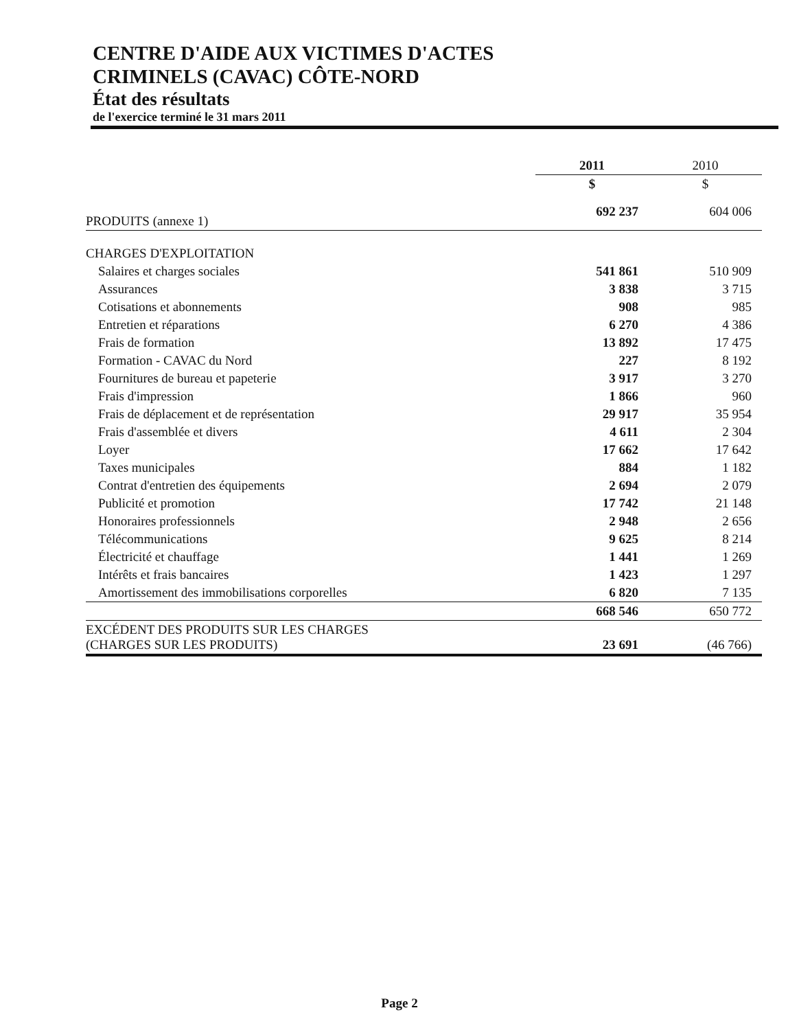CENTRE D'AIDE AUX VICTIMES D'ACTES
CRIMINELS (CAVAC) CÔTE-NORD
État des résultats
de l'exercice terminé le 31 mars 2011
| | 2011 | 2010 |
| | $ | $ |
| PRODUITS (annexe 1) | 692 237 | 604 006 |
| CHARGES D'EXPLOITATION | | |
| Salaires et charges sociales | 541 861 | 510 909 |
| Assurances | 3 838 | 3 715 |
| Cotisations et abonnements | 908 | 985 |
| Entretien et réparations | 6 270 | 4 386 |
| Frais de formation | 13 892 | 17 475 |
| Formation - CAVAC du Nord | 227 | 8 192 |
| Fournitures de bureau et papeterie | 3 917 | 3 270 |
| Frais d'impression | 1 866 | 960 |
| Frais de déplacement et de représentation | 29 917 | 35 954 |
| Frais d'assemblée et divers | 4 611 | 2 304 |
| Loyer | 17 662 | 17 642 |
| Taxes municipales | 884 | 1 182 |
| Contrat d'entretien des équipements | 2 694 | 2 079 |
| Publicité et promotion | 17 742 | 21 148 |
| Honoraires professionnels | 2 948 | 2 656 |
| Télécommunications | 9 625 | 8 214 |
| Électricité et chauffage | 1 441 | 1 269 |
| Intérêts et frais bancaires | 1 423 | 1 297 |
| Amortissement des immobilisations corporelles | 6 820 | 7 135 |
| | 668 546 | 650 772 |
| EXCÉDENT DES PRODUITS SUR LES CHARGES (CHARGES SUR LES PRODUITS) | 23 691 | (46 766) |
Page 2